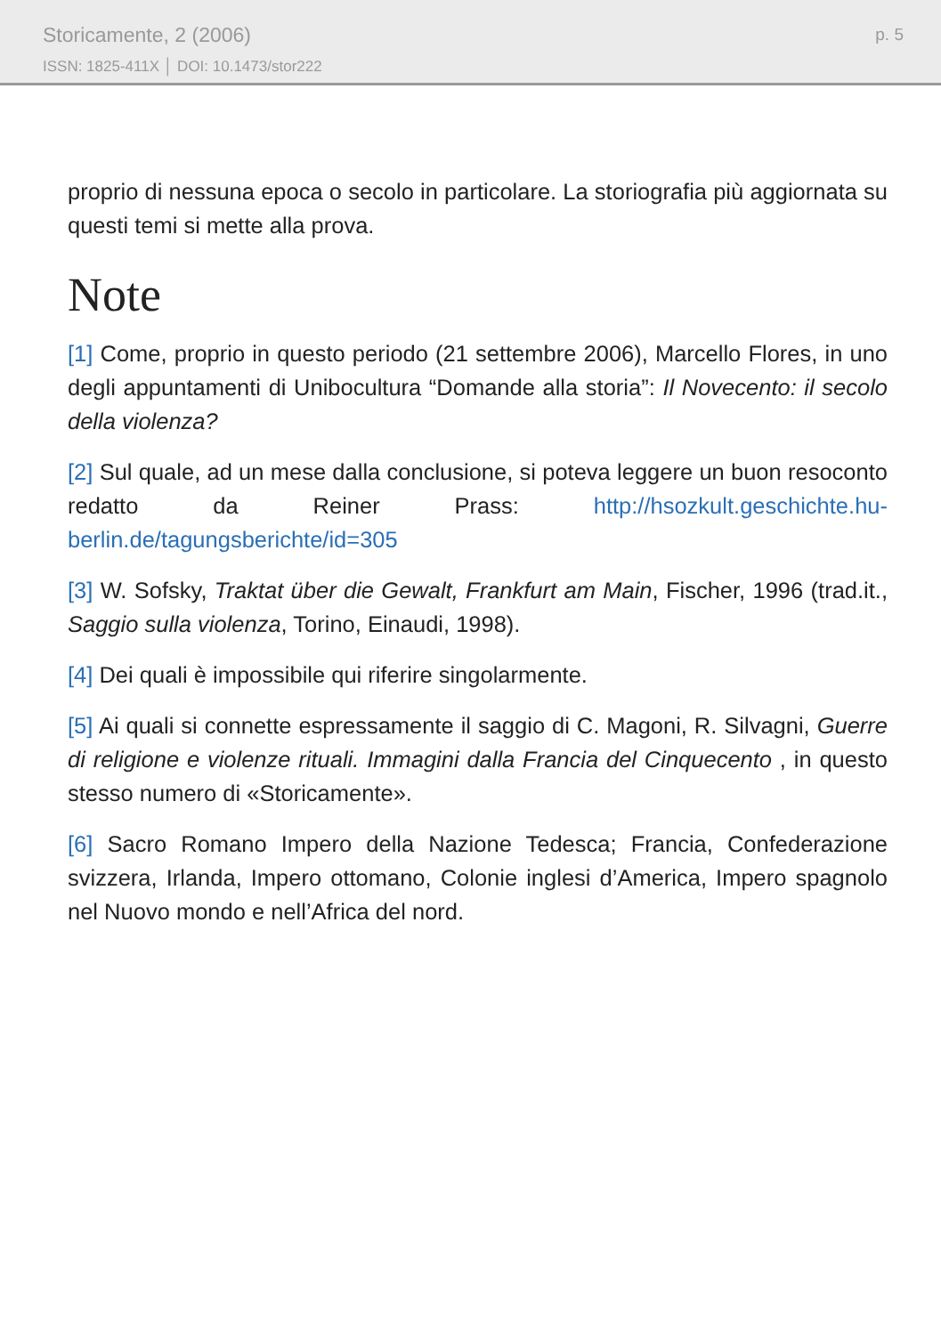Storicamente, 2 (2006)
ISSN: 1825-411X │ DOI: 10.1473/stor222
p. 5
proprio di nessuna epoca o secolo in particolare. La storiografia più aggiornata su questi temi si mette alla prova.
Note
[1] Come, proprio in questo periodo (21 settembre 2006), Marcello Flores, in uno degli appuntamenti di Unibocultura “Domande alla storia”: Il Novecento: il secolo della violenza?
[2] Sul quale, ad un mese dalla conclusione, si poteva leggere un buon resoconto redatto da Reiner Prass: http://hsozkult.geschichte.hu-berlin.de/tagungsberichte/id=305
[3] W. Sofsky, Traktat über die Gewalt, Frankfurt am Main, Fischer, 1996 (trad.it., Saggio sulla violenza, Torino, Einaudi, 1998).
[4] Dei quali è impossibile qui riferire singolarmente.
[5] Ai quali si connette espressamente il saggio di C. Magoni, R. Silvagni, Guerre di religione e violenze rituali. Immagini dalla Francia del Cinquecento , in questo stesso numero di «Storicamente».
[6] Sacro Romano Impero della Nazione Tedesca; Francia, Confederazione svizzera, Irlanda, Impero ottomano, Colonie inglesi d’America, Impero spagnolo nel Nuovo mondo e nell’Africa del nord.